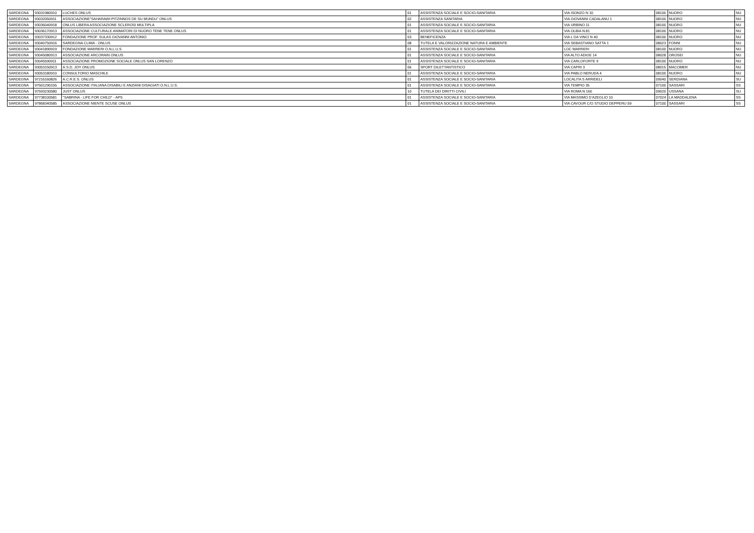| SARDEGNA | 93031980910 | LUCHES ONLUS | 01 | ASSISTENZA SOCIALE E SOCIO-SANITARIA | VIA ISONZO N 10 | 08100 | NUORO | NU |
| SARDEGNA | 93032050911 | ASSOCIAZIONE"SAHARAWI:PITZINNOS DE SU MUNDU" ONLUS | 02 | ASSISTENZA SANITARIA | VIA GIOVANNI CADALANU 1 | 08100 | NUORO | NU |
| SARDEGNA | 93036040918 | ONLUS LIBERA ASSOCIAZIONE SCLEROSI MULTIPLA | 01 | ASSISTENZA SOCIALE E SOCIO-SANITARIA | VIA URBINO 11 | 08100 | NUORO | NU |
| SARDEGNA | 93036170913 | ASSOCIAZIONE CULTURALE ANIMATORI DI NUORO TENE TENE ONLUS | 01 | ASSISTENZA SOCIALE E SOCIO-SANITARIA | VIA OLBIA N.81 | 08100 | NUORO | NU |
| SARDEGNA | 93037330912 | FONDAZIONE PROF. SULAS GIOVANNI ANTONIO | 03 | BENEFICENZA | VIA L DA VINCI N 40 | 08100 | NUORO | NU |
| SARDEGNA | 93040750916 | SARDEGNA CLIMA - ONLUS | 08 | TUTELA E VALORIZZAZIONE NATURA E AMBIENTE | VIA SEBASTIANO SATTA 1 | 08023 | FONNI | NU |
| SARDEGNA | 93041890919 | FONDAZIONE MARRERI O.N.L.U.S | 01 | ASSISTENZA SOCIALE E SOCIO-SANITARIA | LOC MARRERI | 08100 | NUORO | NU |
| SARDEGNA | 93045080913 | ASSOCIAZIONE ARCORAIN ONLUS | 01 | ASSISTENZA SOCIALE E SOCIO-SANITARIA | VIA ALTO ADIGE 14 | 08028 | OROSEI | NU |
| SARDEGNA | 93045590911 | ASSOCIAZIONE PROMOZIONE SOCIALE ONLUS SAN LORENZO | 01 | ASSISTENZA SOCIALE E SOCIO-SANITARIA | VIA CARLOFORTE 9 | 08100 | NUORO | NU |
| SARDEGNA | 93053150913 | A.S.D. JOY ONLUS | 06 | SPORT DILETTANTISTICO | VIA CAPRI 3 | 08015 | MACOMER | NU |
| SARDEGNA | 93053180910 | CONSULTORIO MASCHILE | 01 | ASSISTENZA SOCIALE E SOCIO-SANITARIA | VIA PABLO NERUDA 4 | 08100 | NUORO | NU |
| SARDEGNA | 97216160826 | A.C.R.E.S. ONLUS | 01 | ASSISTENZA SOCIALE E SOCIO-SANITARIA | LOCALITA S ARRIDELI | 09040 | SERDIANA | SU |
| SARDEGNA | 97501290155 | ASSOCIAZIONE ITALIANA DISABILI E ANZIANI DISAGIATI O.N.L.U.S. | 01 | ASSISTENZA SOCIALE E SOCIO-SANITARIA | VIA TEMPIO 35 | 07100 | SASSARI | SS |
| SARDEGNA | 97593230580 | JUST ONLUS | 10 | TUTELA DEI DIRITTI CIVILI | VIA ROMA N 160 | 09020 | USSANA | SU |
| SARDEGNA | 97738100581 | "SABRINA - LIFE FOR CHILD" - APS | 01 | ASSISTENZA SOCIALE E SOCIO-SANITARIA | VIA MASSIMO D'AZEGLIO 10 | 07024 | LA MADDALENA | SS |
| SARDEGNA | 97868340585 | ASSOCIAZIONE NIENTE SCUSE ONLUS | 01 | ASSISTENZA SOCIALE E SOCIO-SANITARIA | VIA CAVOUR C/O STUDIO DEPPERU 59 | 07100 | SASSARI | SS |